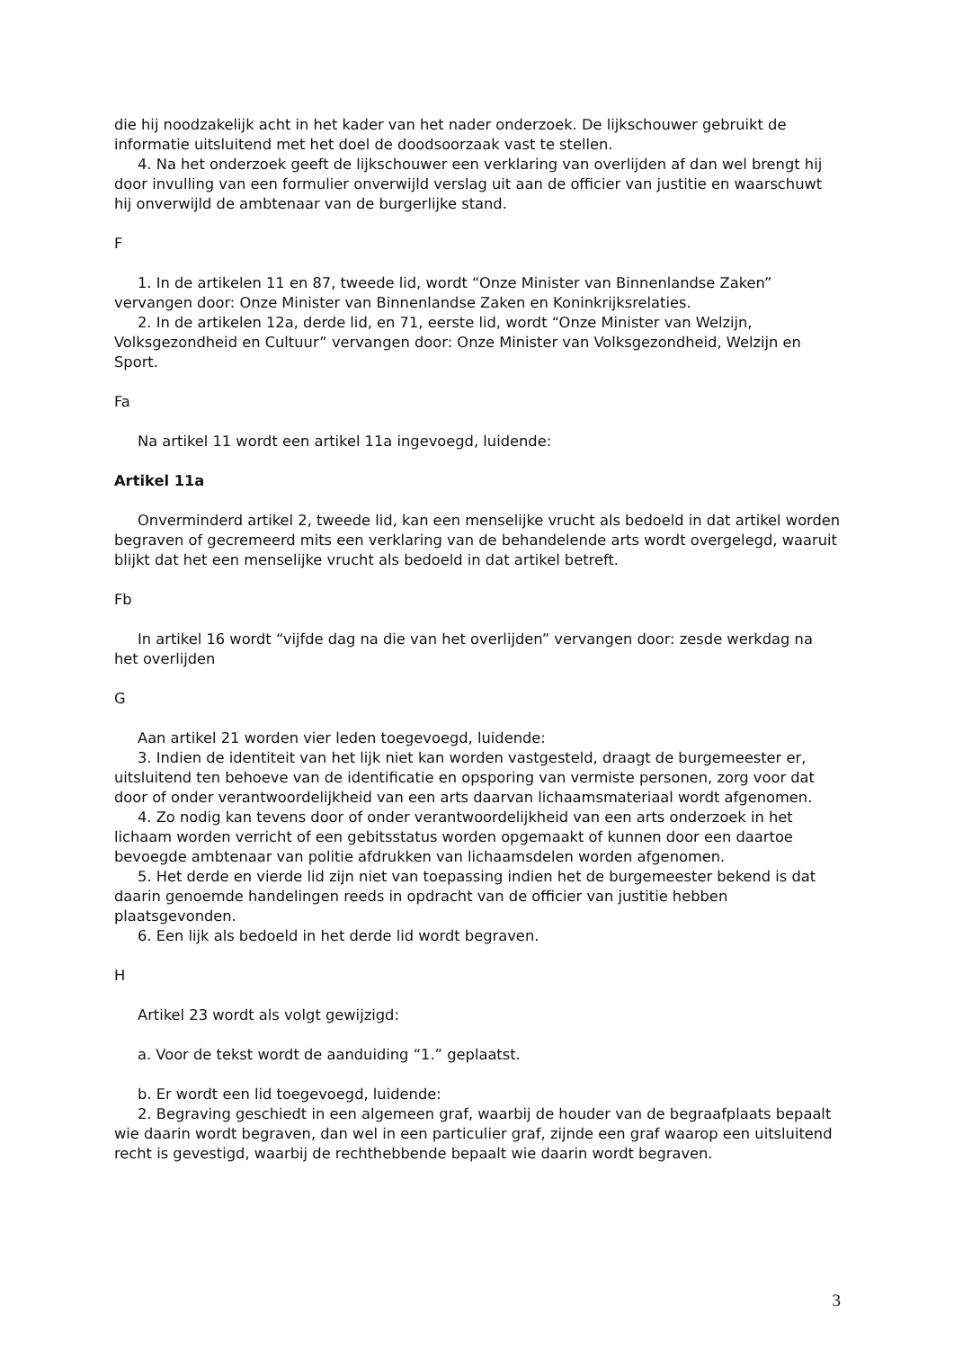die hij noodzakelijk acht in het kader van het nader onderzoek. De lijkschouwer gebruikt de informatie uitsluitend met het doel de doodsoorzaak vast te stellen.
4. Na het onderzoek geeft de lijkschouwer een verklaring van overlijden af dan wel brengt hij door invulling van een formulier onverwijld verslag uit aan de officier van justitie en waarschuwt hij onverwijld de ambtenaar van de burgerlijke stand.
F
1. In de artikelen 11 en 87, tweede lid, wordt “Onze Minister van Binnenlandse Zaken” vervangen door: Onze Minister van Binnenlandse Zaken en Koninkrijksrelaties.
2. In de artikelen 12a, derde lid, en 71, eerste lid, wordt “Onze Minister van Welzijn, Volksgezondheid en Cultuur” vervangen door: Onze Minister van Volksgezondheid, Welzijn en Sport.
Fa
Na artikel 11 wordt een artikel 11a ingevoegd, luidende:
Artikel 11a
Onverminderd artikel 2, tweede lid, kan een menselijke vrucht als bedoeld in dat artikel worden begraven of gecremeerd mits een verklaring van de behandelende arts wordt overgelegd, waaruit blijkt dat het een menselijke vrucht als bedoeld in dat artikel betreft.
Fb
In artikel 16 wordt “vijfde dag na die van het overlijden” vervangen door: zesde werkdag na het overlijden
G
Aan artikel 21 worden vier leden toegevoegd, luidende:
3. Indien de identiteit van het lijk niet kan worden vastgesteld, draagt de burgemeester er, uitsluitend ten behoeve van de identificatie en opsporing van vermiste personen, zorg voor dat door of onder verantwoordelijkheid van een arts daarvan lichaamsmateriaal wordt afgenomen.
4. Zo nodig kan tevens door of onder verantwoordelijkheid van een arts onderzoek in het lichaam worden verricht of een gebitsstatus worden opgemaakt of kunnen door een daartoe bevoegde ambtenaar van politie afdrukken van lichaamsdelen worden afgenomen.
5. Het derde en vierde lid zijn niet van toepassing indien het de burgemeester bekend is dat daarin genoemde handelingen reeds in opdracht van de officier van justitie hebben plaatsgevonden.
6. Een lijk als bedoeld in het derde lid wordt begraven.
H
Artikel 23 wordt als volgt gewijzigd:
a. Voor de tekst wordt de aanduiding “1.” geplaatst.
b. Er wordt een lid toegevoegd, luidende:
2. Begraving geschiedt in een algemeen graf, waarbij de houder van de begraafplaats bepaalt wie daarin wordt begraven, dan wel in een particulier graf, zijnde een graf waarop een uitsluitend recht is gevestigd, waarbij de rechthebbende bepaalt wie daarin wordt begraven.
3